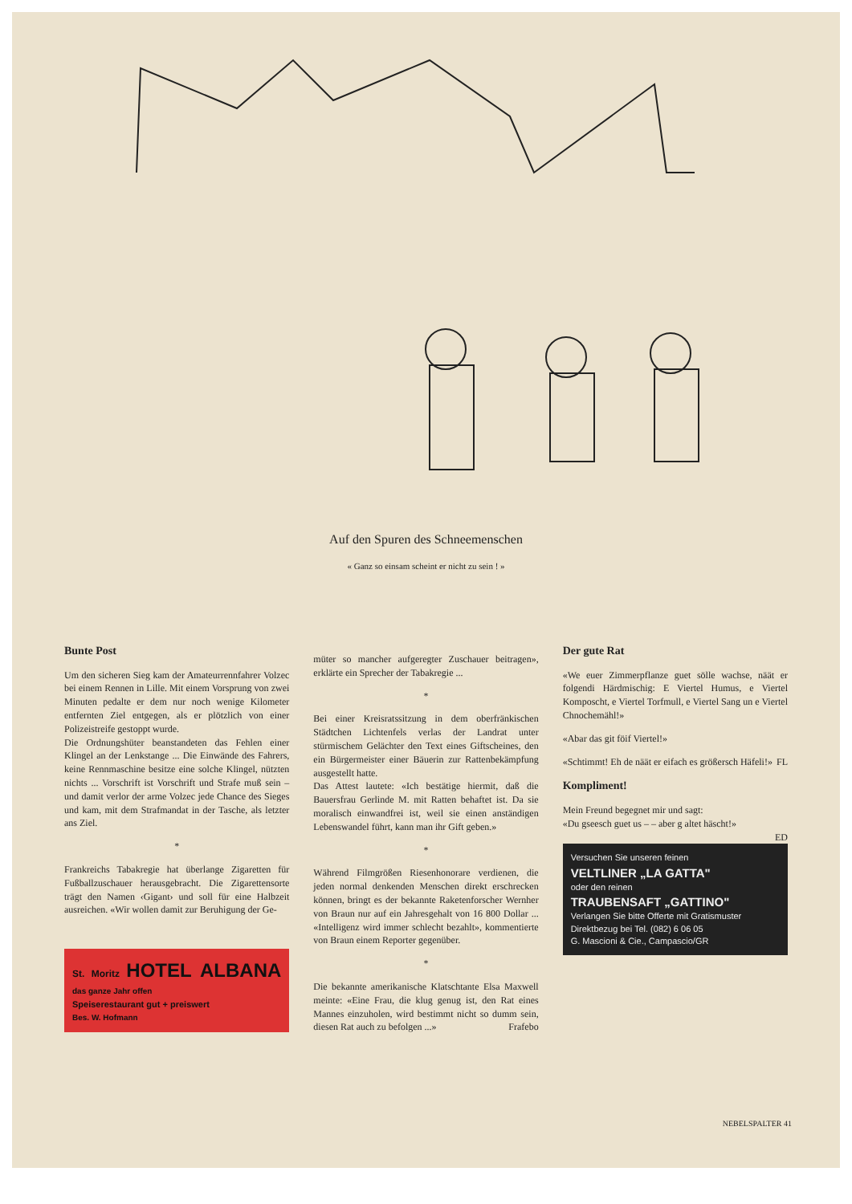Auf den Spuren des Schneemenschen
« Ganz so einsam scheint er nicht zu sein ! »
Bunte Post
Um den sicheren Sieg kam der Amateurrennfahrer Volzec bei einem Rennen in Lille. Mit einem Vorsprung von zwei Minuten pedalte er dem nur noch wenige Kilometer entfernten Ziel entgegen, als er plötzlich von einer Polizeistreife gestoppt wurde.
Die Ordnungshüter beanstandeten das Fehlen einer Klingel an der Lenkstange ... Die Einwände des Fahrers, keine Rennmaschine besitze eine solche Klingel, nützten nichts ... Vorschrift ist Vorschrift und Strafe muß sein – und damit verlor der arme Volzec jede Chance des Sieges und kam, mit dem Strafmandat in der Tasche, als letzter ans Ziel.
*
Frankreichs Tabakregie hat überlange Zigaretten für Fußballzuschauer herausgebracht. Die Zigarettensorte trägt den Namen ‹Gigant› und soll für eine Halbzeit ausreichen. «Wir wollen damit zur Beruhigung der Ge-
St. Moritz HOTEL ALBANA das ganze Jahr offen
Speiserestaurant gut + preiswert
Bes. W. Hofmann
müter so mancher aufgeregter Zuschauer beitragen», erklärte ein Sprecher der Tabakregie ...
*
Bei einer Kreisratssitzung in dem oberfränkischen Städtchen Lichtenfels verlas der Landrat unter stürmischem Gelächter den Text eines Giftscheines, den ein Bürgermeister einer Bäuerin zur Rattenbekämpfung ausgestellt hatte.
Das Attest lautete: «Ich bestätige hiermit, daß die Bauersfrau Gerlinde M. mit Ratten behaftet ist. Da sie moralisch einwandfrei ist, weil sie einen anständigen Lebenswandel führt, kann man ihr Gift geben.»
*
Während Filmgrößen Riesenhonorare verdienen, die jeden normal denkenden Menschen direkt erschrecken können, bringt es der bekannte Raketenforscher Wernher von Braun nur auf ein Jahresgehalt von 16 800 Dollar ... «Intelligenz wird immer schlecht bezahlt», kommentierte von Braun einem Reporter gegenüber.
*
Die bekannte amerikanische Klatschtante Elsa Maxwell meinte: «Eine Frau, die klug genug ist, den Rat eines Mannes einzuholen, wird bestimmt nicht so dumm sein, diesen Rat auch zu befolgen ...» Frafebo
Der gute Rat
«We euer Zimmerpflanze guet sölle wachse, näät er folgendi Härdmischig: E Viertel Humus, e Viertel Komposcht, e Viertel Torfmull, e Viertel Sang un e Viertel Chnochemähl!»
«Abar das git föif Viertel!»
«Schtimmt! Eh de näät er eifach es größersch Häfeli!» FL
Kompliment!
Mein Freund begegnet mir und sagt:
«Du gseesch guet us – – aber g altet häscht!»
ED
Versuchen Sie unseren feinen
VELTLINER „LA GATTA"
oder den reinen
TRAUBENSAFT „GATTINO"
Verlangen Sie bitte Offerte mit Gratismuster
Direktbezug bei Tel. (082) 6 06 05
G. Mascioni & Cie., Campascio/GR
NEBELSPALTER 41